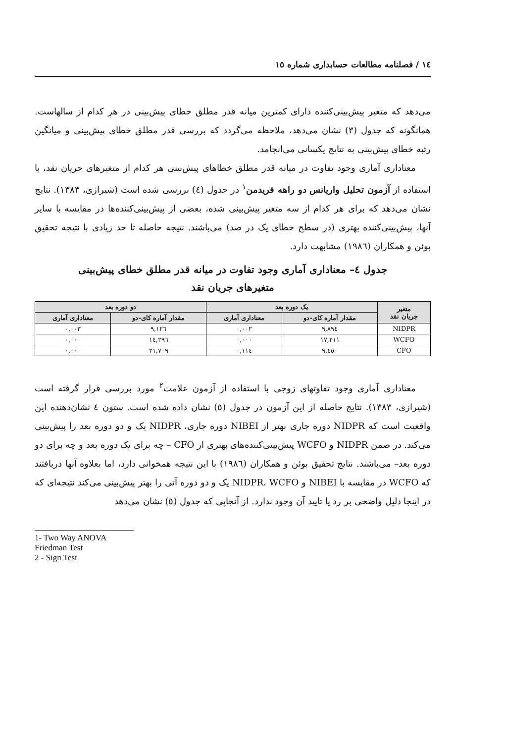١٤ / فصلنامه مطالعات حسابداری شماره ١٥
می‌دهد که متغیر پیش‌بینی‌کننده دارای کمترین میانه قدر مطلق خطای پیش‌بینی در هر کدام از سالهاست. همانگونه که جدول (٣) نشان می‌دهد، ملاحظه می‌گردد که بررسی قدر مطلق خطای پیش‌بینی و میانگین رتبه خطای پیش‌بینی به نتایج یکسانی می‌انجامد.
معناداری آماری وجود تفاوت در میانه قدر مطلق خطاهای پیش‌بینی هر کدام از متغیرهای جریان نقد، با استفاده از آزمون تحلیل واریانس دو راهه فریدمن<sup>١</sup> در جدول (٤) بررسی شده است (شیرازی، ١٣٨٣). نتایج نشان می‌دهد که برای هر کدام از سه متغیر پیش‌بینی شده، بعضی از پیش‌بینی‌کننده‌ها در مقایسه با سایر آنها، پیش‌بینی‌کننده بهتری (در سطح خطای یک در صد) می‌باشند. نتیجه حاصله تا حد زیادی با نتیجه تحقیق بوئن و همکاران (١٩٨٦) مشابهت دارد.
جدول ٤– معناداری آماری وجود تفاوت در میانه قدر مطلق خطای پیش‌بینی
متغیرهای جریان نقد
| متغیر جریان نقد | یک دوره بعد | | دو دوره بعد | |
| --- | --- | --- | --- | --- |
| | مقدار آماره کای-دو | معناداری آماری | مقدار آماره کای-دو | معناداری آماری |
| NIDPR | ٩,٨٩٤ | ٠,٠٠٢ | ٩,١٢٦ | ٠,٠٠٣ |
| WCFO | ١٧,٢١١ | ٠,٠٠٠ | ١٤,٢٩٦ | ٠,٠٠٠ |
| CFO | ٩,٤٥٠ | ٠,١١٤ | ٢١,٧٠٩ | ٠,٠٠٠ |
معناداری آماری وجود تفاوتهای زوجی با استفاده از آزمون علامت<sup>٢</sup> مورد بررسی قرار گرفته است (شیرازی، ١٣٨٣). نتایج حاصله از این آزمون در جدول (٥) نشان داده شده است. ستون ٤ نشان‌دهنده این واقعیت است که NIDPR دوره جاری بهتر از NIBEI دوره جاری، NIDPR یک و دو دوره بعد را پیش‌بینی می‌کند. در ضمن NIDPR و WCFO پیش‌بینی‌کننده‌های بهتری از CFO – چه برای یک دوره بعد و چه برای دو دوره بعد– می‌باشند. نتایج تحقیق بوئن و همکاران (١٩٨٦) با این نتیجه همخوانی دارد، اما بعلاوه آنها دریافتند که WCFO در مقایسه با NIBEI و NIDPR، WCFO یک و دو دوره آتی را بهتر پیش‌بینی می‌کند نتیجه‌ای که در اینجا دلیل واضحی بر رد یا تایید آن وجود ندارد. از آنجایی که جدول (٥) نشان می‌دهد
1- Two Way ANOVA Friedman Test
2 - Sign Test